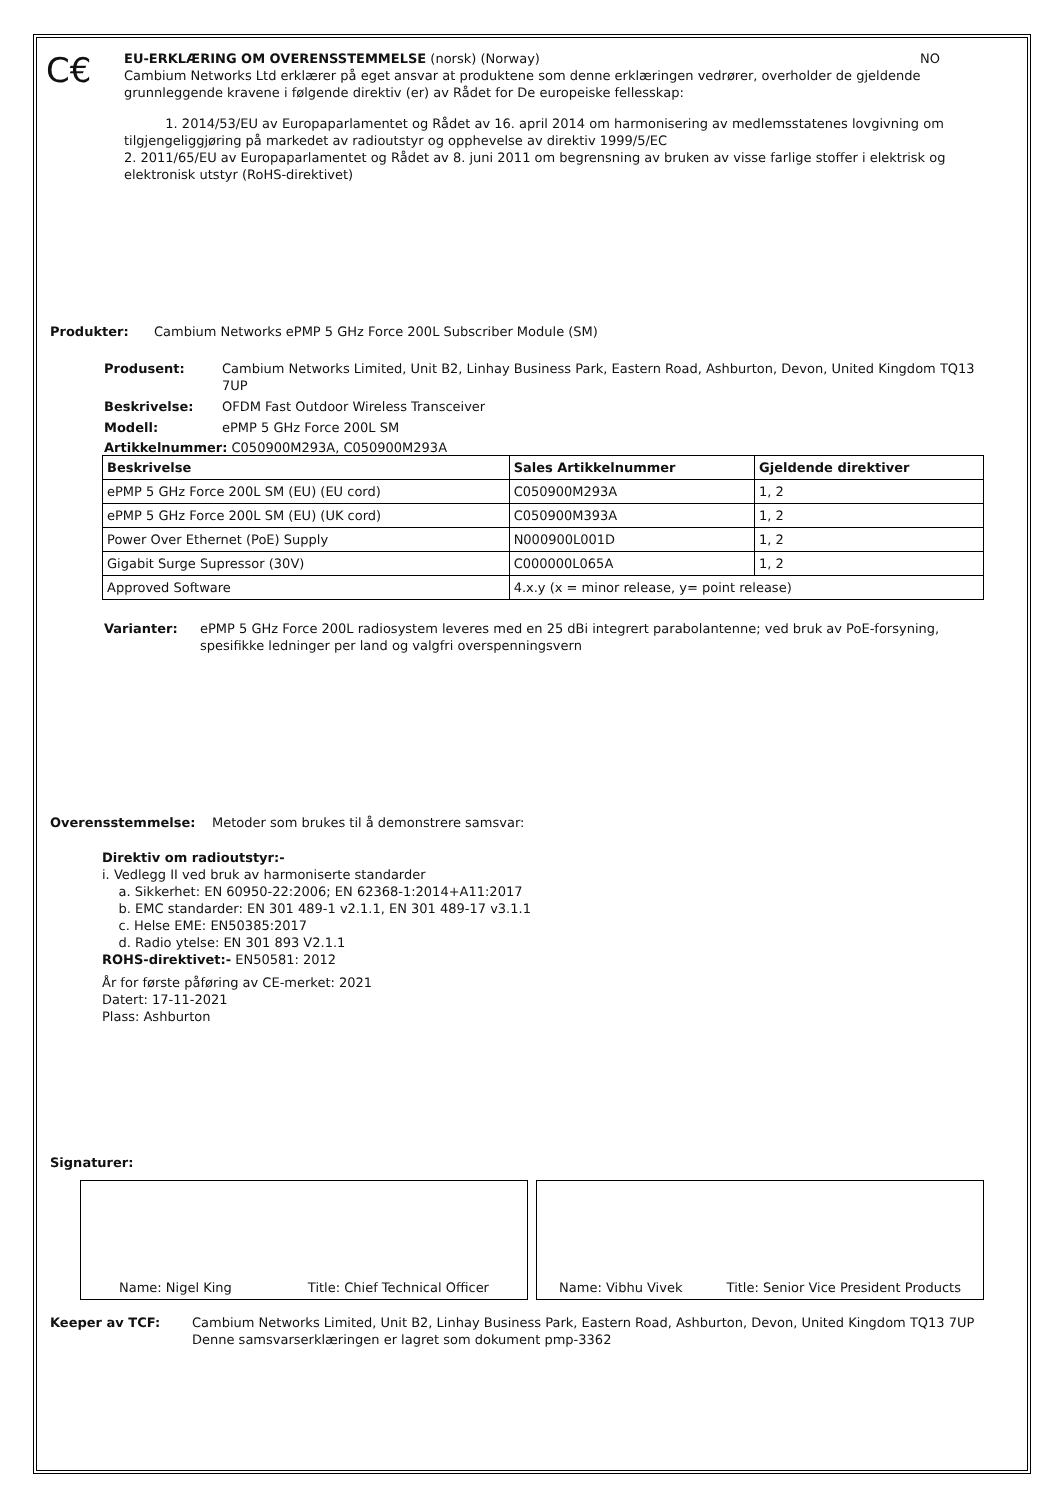C€
EU-ERKLÆRING OM OVERENSSTEMMELSE (norsk) (Norway) NO
Cambium Networks Ltd erklærer på eget ansvar at produktene som denne erklæringen vedrører, overholder de gjeldende grunnleggende kravene i følgende direktiv (er) av Rådet for De europeiske fellesskap:
1. 2014/53/EU av Europaparlamentet og Rådet av 16. april 2014 om harmonisering av medlemsstatenes lovgivning om tilgjengeliggjøring på markedet av radioutstyr og opphevelse av direktiv 1999/5/EC
2. 2011/65/EU av Europaparlamentet og Rådet av 8. juni 2011 om begrensning av bruken av visse farlige stoffer i elektrisk og elektronisk utstyr (RoHS-direktivet)
Produkter: Cambium Networks ePMP 5 GHz Force 200L Subscriber Module (SM)
Produsent: Cambium Networks Limited, Unit B2, Linhay Business Park, Eastern Road, Ashburton, Devon, United Kingdom TQ13 7UP
Beskrivelse: OFDM Fast Outdoor Wireless Transceiver
Modell: ePMP 5 GHz Force 200L SM
Artikkelnummer: C050900M293A, C050900M293A
| Beskrivelse | Sales Artikkelnummer | Gjeldende direktiver |
| --- | --- | --- |
| ePMP 5 GHz Force 200L SM (EU) (EU cord) | C050900M293A | 1, 2 |
| ePMP 5 GHz Force 200L SM (EU) (UK cord) | C050900M393A | 1, 2 |
| Power Over Ethernet (PoE) Supply | N000900L001D | 1, 2 |
| Gigabit Surge Supressor (30V) | C000000L065A | 1, 2 |
| Approved Software | 4.x.y (x = minor release, y= point release) | |
Varianter: ePMP 5 GHz Force 200L radiosystem leveres med en 25 dBi integrert parabolantenne; ved bruk av PoE-forsyning, spesifikke ledninger per land og valgfri overspenningsvern
Overensstemmelse: Metoder som brukes til å demonstrere samsvar:
Direktiv om radioutstyr:-
i. Vedlegg II ved bruk av harmoniserte standarder
a. Sikkerhet: EN 60950-22:2006; EN 62368-1:2014+A11:2017
b. EMC standarder: EN 301 489-1 v2.1.1, EN 301 489-17 v3.1.1
c. Helse EME: EN50385:2017
d. Radio ytelse: EN 301 893 V2.1.1
ROHS-direktivet:- EN50581: 2012
År for første påføring av CE-merket: 2021
Datert: 17-11-2021
Plass: Ashburton
Signaturer:
Name: Nigel King Title: Chief Technical Officer Name: Vibhu Vivek Title: Senior Vice President Products
Keeper av TCF: Cambium Networks Limited, Unit B2, Linhay Business Park, Eastern Road, Ashburton, Devon, United Kingdom TQ13 7UP
Denne samsvarserklæringen er lagret som dokument pmp-3362